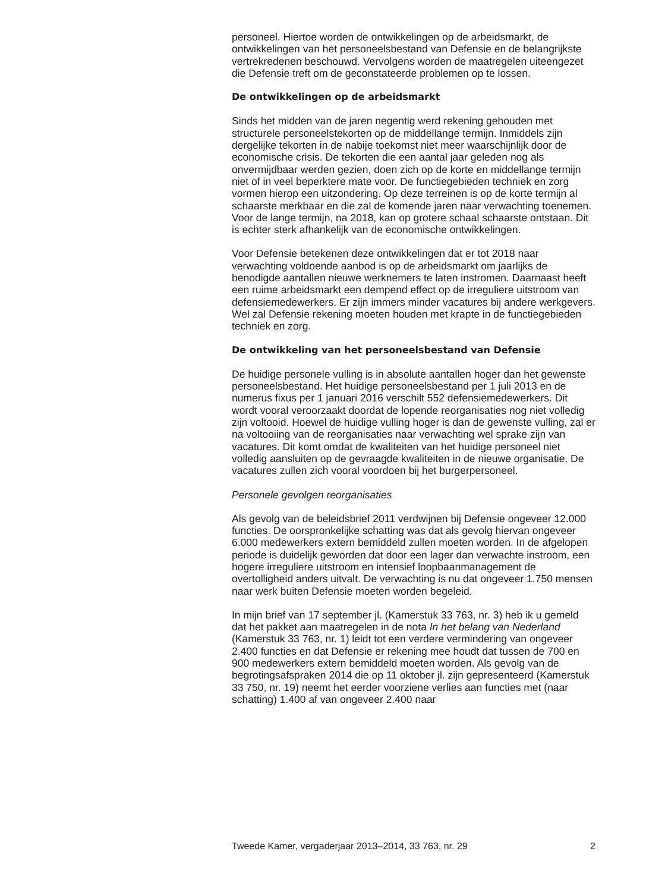personeel. Hiertoe worden de ontwikkelingen op de arbeidsmarkt, de ontwikkelingen van het personeelsbestand van Defensie en de belang­rijkste vertrekredenen beschouwd. Vervolgens worden de maatregelen uiteengezet die Defensie treft om de geconstateerde problemen op te lossen.
De ontwikkelingen op de arbeidsmarkt
Sinds het midden van de jaren negentig werd rekening gehouden met structurele personeelstekorten op de middellange termijn. Inmiddels zijn dergelijke tekorten in de nabije toekomst niet meer waarschijnlijk door de economische crisis. De tekorten die een aantal jaar geleden nog als onvermijdbaar werden gezien, doen zich op de korte en middellange termijn niet of in veel beperktere mate voor. De functiegebieden techniek en zorg vormen hierop een uitzondering. Op deze terreinen is op de korte termijn al schaarste merkbaar en die zal de komende jaren naar verwachting toenemen. Voor de lange termijn, na 2018, kan op grotere schaal schaarste ontstaan. Dit is echter sterk afhankelijk van de econo­mische ontwikkelingen.
Voor Defensie betekenen deze ontwikkelingen dat er tot 2018 naar verwachting voldoende aanbod is op de arbeidsmarkt om jaarlijks de benodigde aantallen nieuwe werknemers te laten instromen. Daarnaast heeft een ruime arbeidsmarkt een dempend effect op de irreguliere uitstroom van defensiemedewerkers. Er zijn immers minder vacatures bij andere werkgevers. Wel zal Defensie rekening moeten houden met krapte in de functiegebieden techniek en zorg.
De ontwikkeling van het personeelsbestand van Defensie
De huidige personele vulling is in absolute aantallen hoger dan het gewenste personeelsbestand. Het huidige personeelsbestand per 1 juli 2013 en de numerus fixus per 1 januari 2016 verschilt 552 defensiemede­werkers. Dit wordt vooral veroorzaakt doordat de lopende reorganisaties nog niet volledig zijn voltooid. Hoewel de huidige vulling hoger is dan de gewenste vulling, zal er na voltooiing van de reorganisaties naar verwachting wel sprake zijn van vacatures. Dit komt omdat de kwaliteiten van het huidige personeel niet volledig aansluiten op de gevraagde kwaliteiten in de nieuwe organisatie. De vacatures zullen zich vooral voordoen bij het burgerpersoneel.
Personele gevolgen reorganisaties
Als gevolg van de beleidsbrief 2011 verdwijnen bij Defensie ongeveer 12.000 functies. De oorspronkelijke schatting was dat als gevolg hiervan ongeveer 6.000 medewerkers extern bemiddeld zullen moeten worden. In de afgelopen periode is duidelijk geworden dat door een lager dan verwachte instroom, een hogere irreguliere uitstroom en intensief loopbaanmanagement de overtolligheid anders uitvalt. De verwachting is nu dat ongeveer 1.750 mensen naar werk buiten Defensie moeten worden begeleid.
In mijn brief van 17 september jl. (Kamerstuk 33 763, nr. 3) heb ik u gemeld dat het pakket aan maatregelen in de nota In het belang van Nederland (Kamerstuk 33 763, nr. 1) leidt tot een verdere vermindering van ongeveer 2.400 functies en dat Defensie er rekening mee houdt dat tussen de 700 en 900 medewerkers extern bemiddeld moeten worden. Als gevolg van de begrotingsafspraken 2014 die op 11 oktober jl. zijn gepresenteerd (Kamerstuk 33 750, nr. 19) neemt het eerder voorziene verlies aan functies met (naar schatting) 1.400 af van ongeveer 2.400 naar
Tweede Kamer, vergaderjaar 2013–2014, 33 763, nr. 29 2